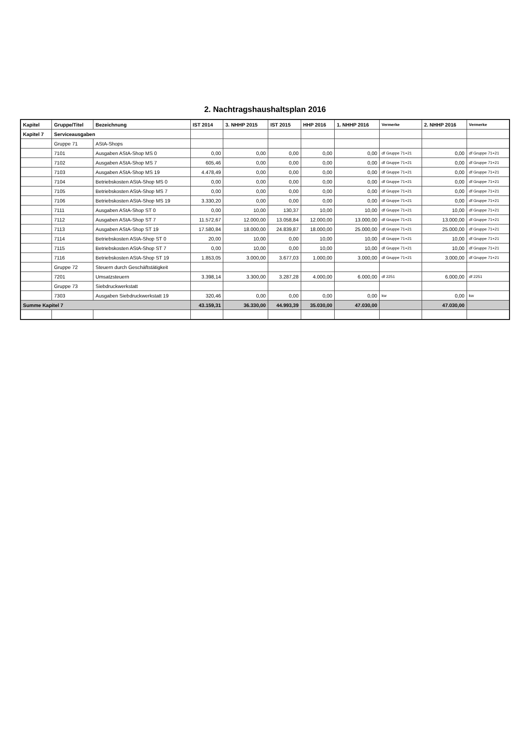2. Nachtragshaushaltsplan 2016
| Kapitel | Gruppe/Titel | Bezeichnung | IST 2014 | 3. NHHP 2015 | IST 2015 | HHP 2016 | 1. NHHP 2016 | Vermerke | 2. NHHP 2016 | Vermerke |
| --- | --- | --- | --- | --- | --- | --- | --- | --- | --- | --- |
| Kapitel 7 | Serviceausgaben | | | | | | | | | |
| | Gruppe 71 | AStA-Shops | | | | | | | | |
| | 7101 | Ausgaben AStA-Shop MS 0 | 0,00 | 0,00 | 0,00 | 0,00 | 0,00 | df Gruppe 71+21 | 0,00 | df Gruppe 71+21 |
| | 7102 | Ausgaben AStA-Shop MS 7 | 605,46 | 0,00 | 0,00 | 0,00 | 0,00 | df Gruppe 71+21 | 0,00 | df Gruppe 71+21 |
| | 7103 | Ausgaben AStA-Shop MS 19 | 4.478,49 | 0,00 | 0,00 | 0,00 | 0,00 | df Gruppe 71+21 | 0,00 | df Gruppe 71+21 |
| | 7104 | Betriebskosten AStA-Shop MS 0 | 0,00 | 0,00 | 0,00 | 0,00 | 0,00 | df Gruppe 71+21 | 0,00 | df Gruppe 71+21 |
| | 7105 | Betriebskosten AStA-Shop MS 7 | 0,00 | 0,00 | 0,00 | 0,00 | 0,00 | df Gruppe 71+21 | 0,00 | df Gruppe 71+21 |
| | 7106 | Betriebskosten AStA-Shop MS 19 | 3.330,20 | 0,00 | 0,00 | 0,00 | 0,00 | df Gruppe 71+21 | 0,00 | df Gruppe 71+21 |
| | 7111 | Ausgaben AStA-Shop ST 0 | 0,00 | 10,00 | 130,37 | 10,00 | 10,00 | df Gruppe 71+21 | 10,00 | df Gruppe 71+21 |
| | 7112 | Ausgaben AStA-Shop ST 7 | 11.572,67 | 12.000,00 | 13.058,84 | 12.000,00 | 13.000,00 | df Gruppe 71+21 | 13.000,00 | df Gruppe 71+21 |
| | 7113 | Ausgaben AStA-Shop ST 19 | 17.580,84 | 18.000,00 | 24.839,87 | 18.000,00 | 25.000,00 | df Gruppe 71+21 | 25.000,00 | df Gruppe 71+21 |
| | 7114 | Betriebskosten AStA-Shop ST 0 | 20,00 | 10,00 | 0,00 | 10,00 | 10,00 | df Gruppe 71+21 | 10,00 | df Gruppe 71+21 |
| | 7115 | Betriebskosten AStA-Shop ST 7 | 0,00 | 10,00 | 0,00 | 10,00 | 10,00 | df Gruppe 71+21 | 10,00 | df Gruppe 71+21 |
| | 7116 | Betriebskosten AStA-Shop ST 19 | 1.853,05 | 3.000,00 | 3.677,03 | 1.000,00 | 3.000,00 | df Gruppe 71+21 | 3.000,00 | df Gruppe 71+21 |
| | Gruppe 72 | Steuern durch Geschäftstätigkeit | | | | | | | | |
| | 7201 | Umsatzsteuern | 3.398,14 | 3.300,00 | 3.287,28 | 4.000,00 | 6.000,00 | df 2251 | 6.000,00 | df 2251 |
| | Gruppe 73 | Siebdruckwerkstatt | | | | | | | | |
| | 7303 | Ausgaben Siebdruckwerkstatt 19 | 320,46 | 0,00 | 0,00 | 0,00 | 0,00 | kw | 0,00 | kw |
| Summe Kapitel 7 | | | 43.159,31 | 36.330,00 | 44.993,39 | 35.030,00 | 47.030,00 | | 47.030,00 | |